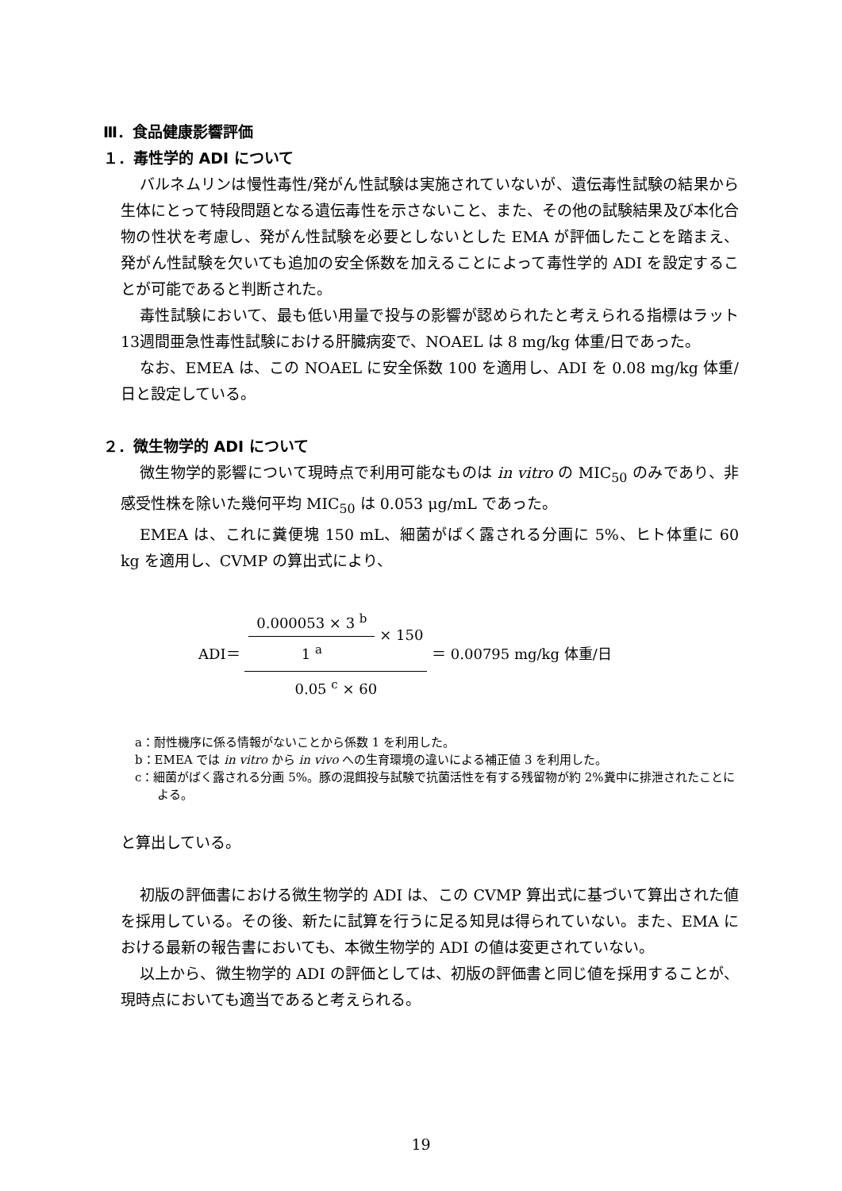Ⅲ．食品健康影響評価
１．毒性学的 ADI について
バルネムリンは慢性毒性/発がん性試験は実施されていないが、遺伝毒性試験の結果から生体にとって特段問題となる遺伝毒性を示さないこと、また、その他の試験結果及び本化合物の性状を考慮し、発がん性試験を必要としないとした EMA が評価したことを踏まえ、発がん性試験を欠いても追加の安全係数を加えることによって毒性学的 ADI を設定することが可能であると判断された。
毒性試験において、最も低い用量で投与の影響が認められたと考えられる指標はラット 13週間亜急性毒性試験における肝臓病変で、NOAEL は 8 mg/kg 体重/日であった。
なお、EMEA は、この NOAEL に安全係数 100 を適用し、ADI を 0.08 mg/kg 体重/日と設定している。
２．微生物学的 ADI について
微生物学的影響について現時点で利用可能なものは in vitro の MIC<sub>50</sub> のみであり、非感受性株を除いた幾何平均 MIC<sub>50</sub> は 0.053 μg/mL であった。
EMEA は、これに糞便塊 150 mL、細菌がばく露される分画に 5%、ヒト体重に 60 kg を適用し、CVMP の算出式により、
ADI＝ 0.000053 × 3 <sup>b</sup> 1 <sup>a</sup> × 150 0.05 <sup>c</sup> × 60 ＝ 0.00795 mg/kg 体重/日
a：耐性機序に係る情報がないことから係数 1 を利用した。
b：EMEA では in vitro から in vivo への生育環境の違いによる補正値 3 を利用した。
c：細菌がばく露される分画 5%。豚の混餌投与試験で抗菌活性を有する残留物が約 2%糞中に排泄されたことによる。
と算出している。
初版の評価書における微生物学的 ADI は、この CVMP 算出式に基づいて算出された値を採用している。その後、新たに試算を行うに足る知見は得られていない。また、EMA における最新の報告書においても、本微生物学的 ADI の値は変更されていない。
以上から、微生物学的 ADI の評価としては、初版の評価書と同じ値を採用することが、現時点においても適当であると考えられる。
19